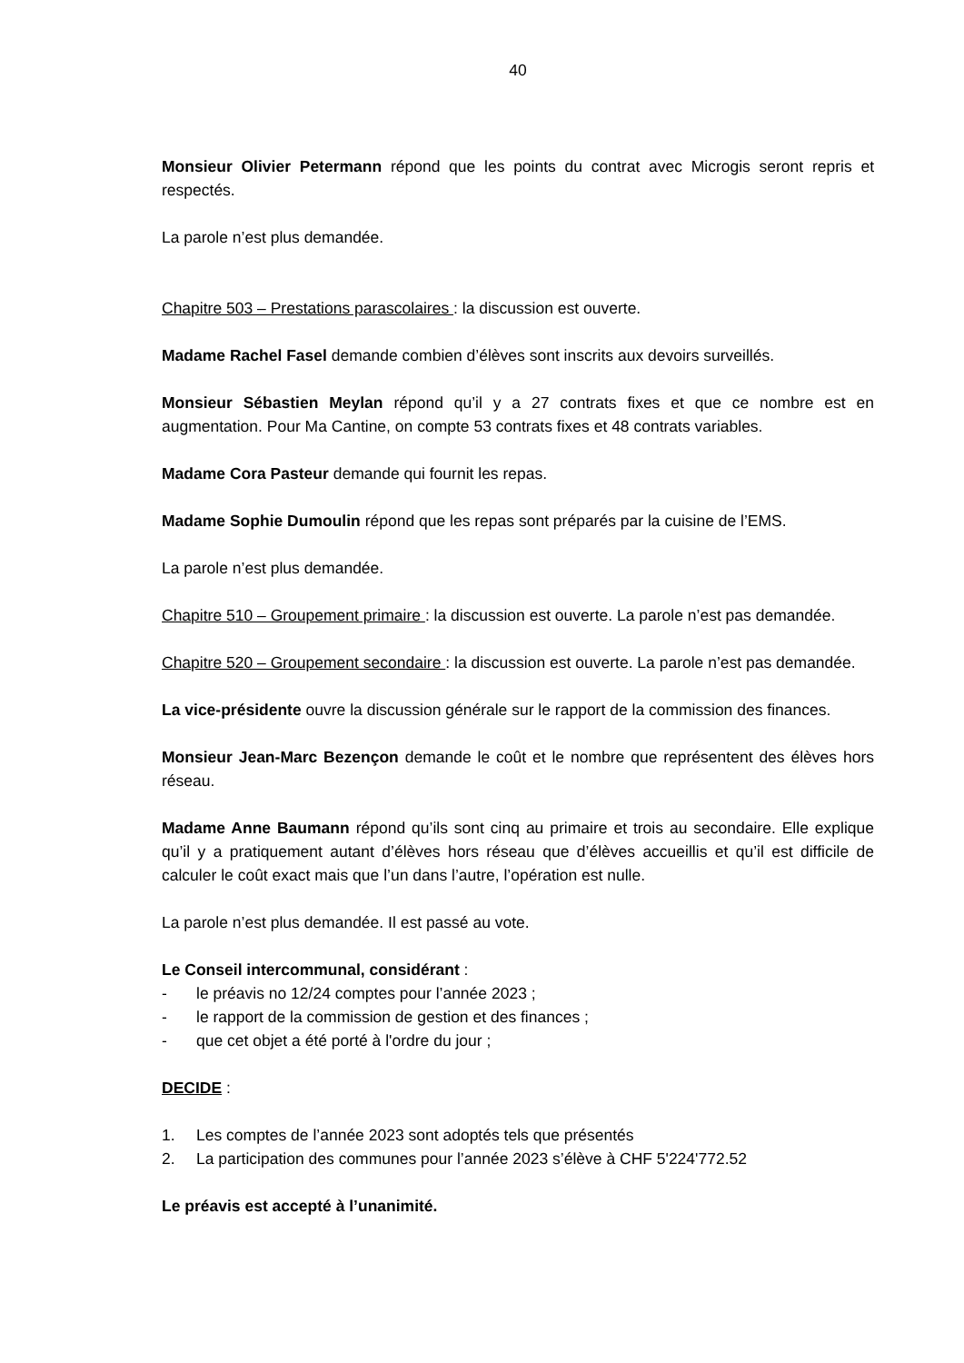40
Monsieur Olivier Petermann répond que les points du contrat avec Microgis seront repris et respectés.
La parole n’est plus demandée.
Chapitre 503 – Prestations parascolaires : la discussion est ouverte.
Madame Rachel Fasel demande combien d’élèves sont inscrits aux devoirs surveillés.
Monsieur Sébastien Meylan répond qu’il y a 27 contrats fixes et que ce nombre est en augmentation. Pour Ma Cantine, on compte 53 contrats fixes et 48 contrats variables.
Madame Cora Pasteur demande qui fournit les repas.
Madame Sophie Dumoulin répond que les repas sont préparés par la cuisine de l’EMS.
La parole n’est plus demandée.
Chapitre 510 – Groupement primaire : la discussion est ouverte. La parole n’est pas demandée.
Chapitre 520 – Groupement secondaire : la discussion est ouverte. La parole n’est pas demandée.
La vice-présidente ouvre la discussion générale sur le rapport de la commission des finances.
Monsieur Jean-Marc Bezençon demande le coût et le nombre que représentent des élèves hors réseau.
Madame Anne Baumann répond qu’ils sont cinq au primaire et trois au secondaire. Elle explique qu’il y a pratiquement autant d’élèves hors réseau que d’élèves accueillis et qu’il est difficile de calculer le coût exact mais que l’un dans l’autre, l’opération est nulle.
La parole n’est plus demandée. Il est passé au vote.
Le Conseil intercommunal, considérant :
- le préavis no 12/24 comptes pour l’année 2023 ;
- le rapport de la commission de gestion et des finances ;
- que cet objet a été porté à l'ordre du jour ;
DECIDE :
1. Les comptes de l’année 2023 sont adoptés tels que présentés
2. La participation des communes pour l’année 2023 s’élève à CHF 5'224'772.52
Le préavis est accepté à l’unanimité.